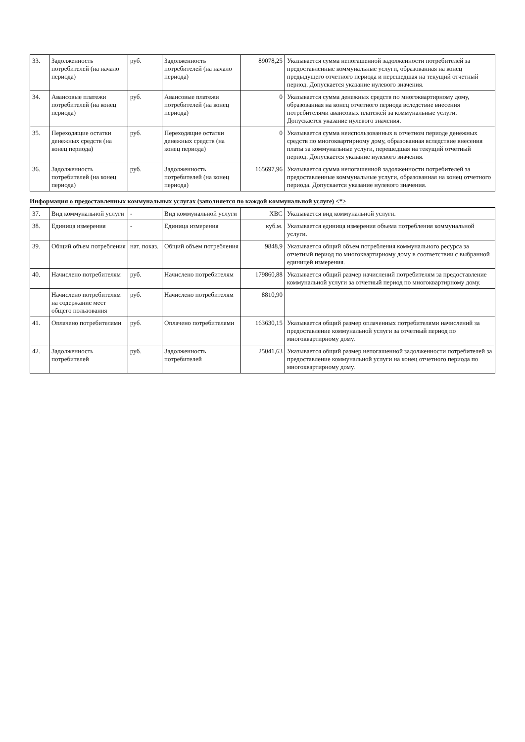| 33. | Задолженность потребителей (на начало периода) | руб. | Задолженность потребителей (на начало периода) | 89078,25 | Указывается сумма непогашенной задолженности потребителей за предоставленные коммунальные услуги, образованная на конец предыдущего отчетного периода и перешедшая на текущий отчетный период. Допускается указание нулевого значения. |
| 34. | Авансовые платежи потребителей (на конец периода) | руб. | Авансовые платежи потребителей (на конец периода) | 0 | Указывается сумма денежных средств по многоквартирному дому, образованная на конец отчетного периода вследствие внесения потребителями авансовых платежей за коммунальные услуги. Допускается указание нулевого значения. |
| 35. | Переходящие остатки денежных средств (на конец периода) | руб. | Переходящие остатки денежных средств (на конец периода) | 0 | Указывается сумма неиспользованных в отчетном периоде денежных средств по многоквартирному дому, образованная вследствие внесения платы за коммунальные услуги, перешедшая на текущий отчетный период. Допускается указание нулевого значения. |
| 36. | Задолженность потребителей (на конец периода) | руб. | Задолженность потребителей (на конец периода) | 165697,96 | Указывается сумма непогашенной задолженности потребителей за предоставленные коммунальные услуги, образованная на конец отчетного периода. Допускается указание нулевого значения. |
Информация о предоставленных коммунальных услугах (заполняется по каждой коммунальной услуге) <*>
| 37. | Вид коммунальной услуги | - | Вид коммунальной услуги | ХВС | Указывается вид коммунальной услуги. |
| 38. | Единица измерения | - | Единица измерения | куб.м. | Указывается единица измерения объема потребления коммунальной услуги. |
| 39. | Общий объем потребления | нат. показ. | Общий объем потребления | 9848,9 | Указывается общий объем потребления коммунального ресурса за отчетный период по многоквартирному дому в соответствии с выбранной единицей измерения. |
| 40. | Начислено потребителям | руб. | Начислено потребителям | 179860,88 | Указывается общий размер начислений потребителям за предоставление коммунальной услуги за отчетный период по многоквартирному дому. |
| | Начислено потребителям на содержание мест общего пользования | руб. | Начислено потребителям | 8810,90 | |
| 41. | Оплачено потребителями | руб. | Оплачено потребителями | 163630,15 | Указывается общий размер оплаченных потребителями начислений за предоставление коммунальной услуги за отчетный период по многоквартирному дому. |
| 42. | Задолженность потребителей | руб. | Задолженность потребителей | 25041,63 | Указывается общий размер непогашенной задолженности потребителей за предоставление коммунальной услуги на конец отчетного периода по многоквартирному дому. |